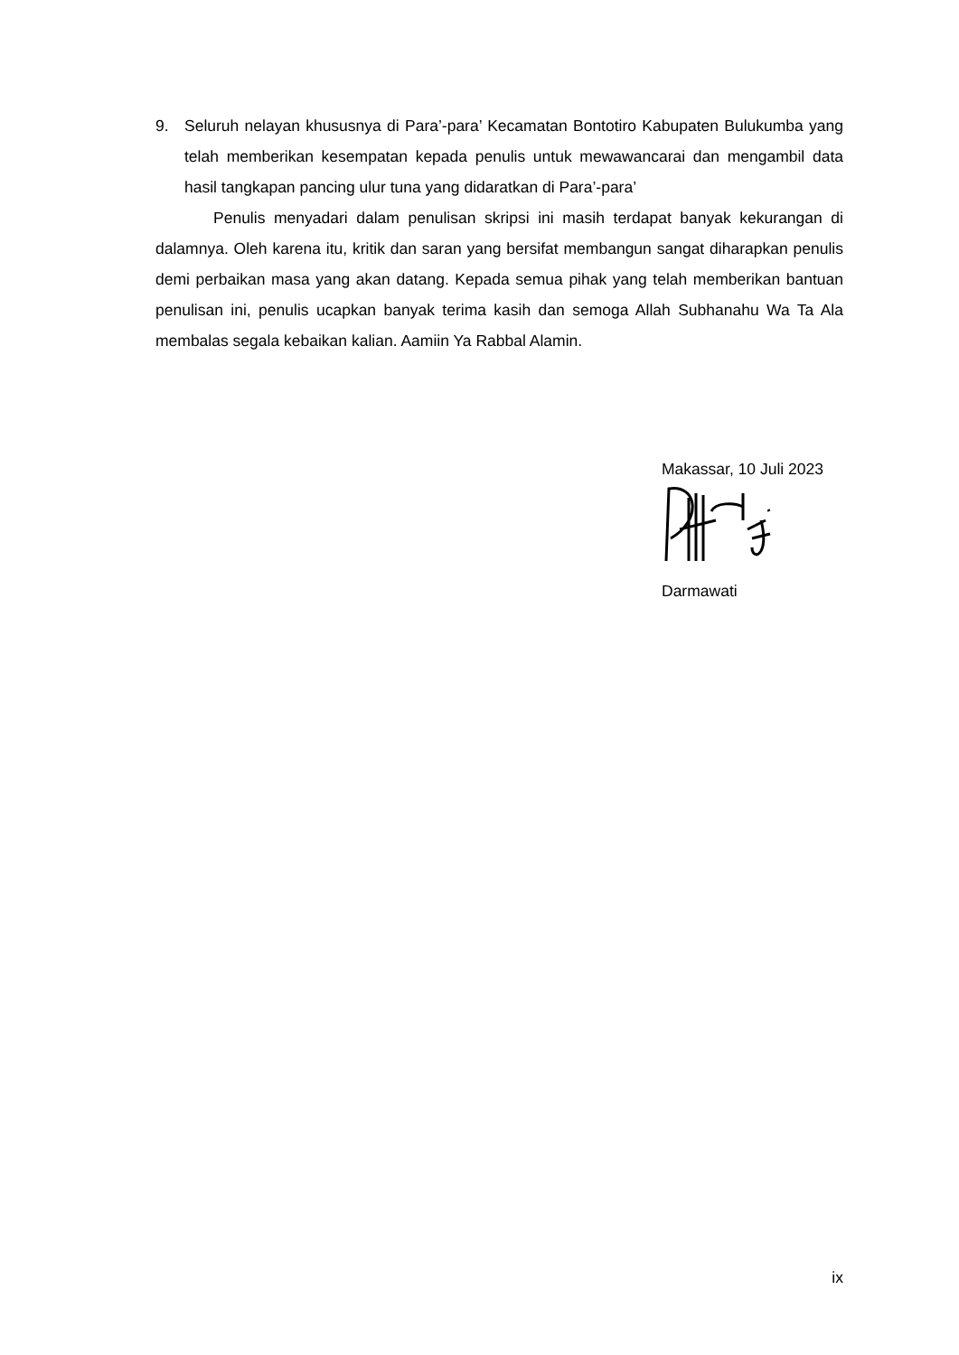9. Seluruh nelayan khususnya di Para’-para’ Kecamatan Bontotiro Kabupaten Bulukumba yang telah memberikan kesempatan kepada penulis untuk mewawancarai dan mengambil data hasil tangkapan pancing ulur tuna yang didaratkan di Para’-para’
Penulis menyadari dalam penulisan skripsi ini masih terdapat banyak kekurangan di dalamnya. Oleh karena itu, kritik dan saran yang bersifat membangun sangat diharapkan penulis demi perbaikan masa yang akan datang. Kepada semua pihak yang telah memberikan bantuan penulisan ini, penulis ucapkan banyak terima kasih dan semoga Allah Subhanahu Wa Ta Ala membalas segala kebaikan kalian. Aamiin Ya Rabbal Alamin.
Makassar, 10 Juli 2023
Darmawati
ix